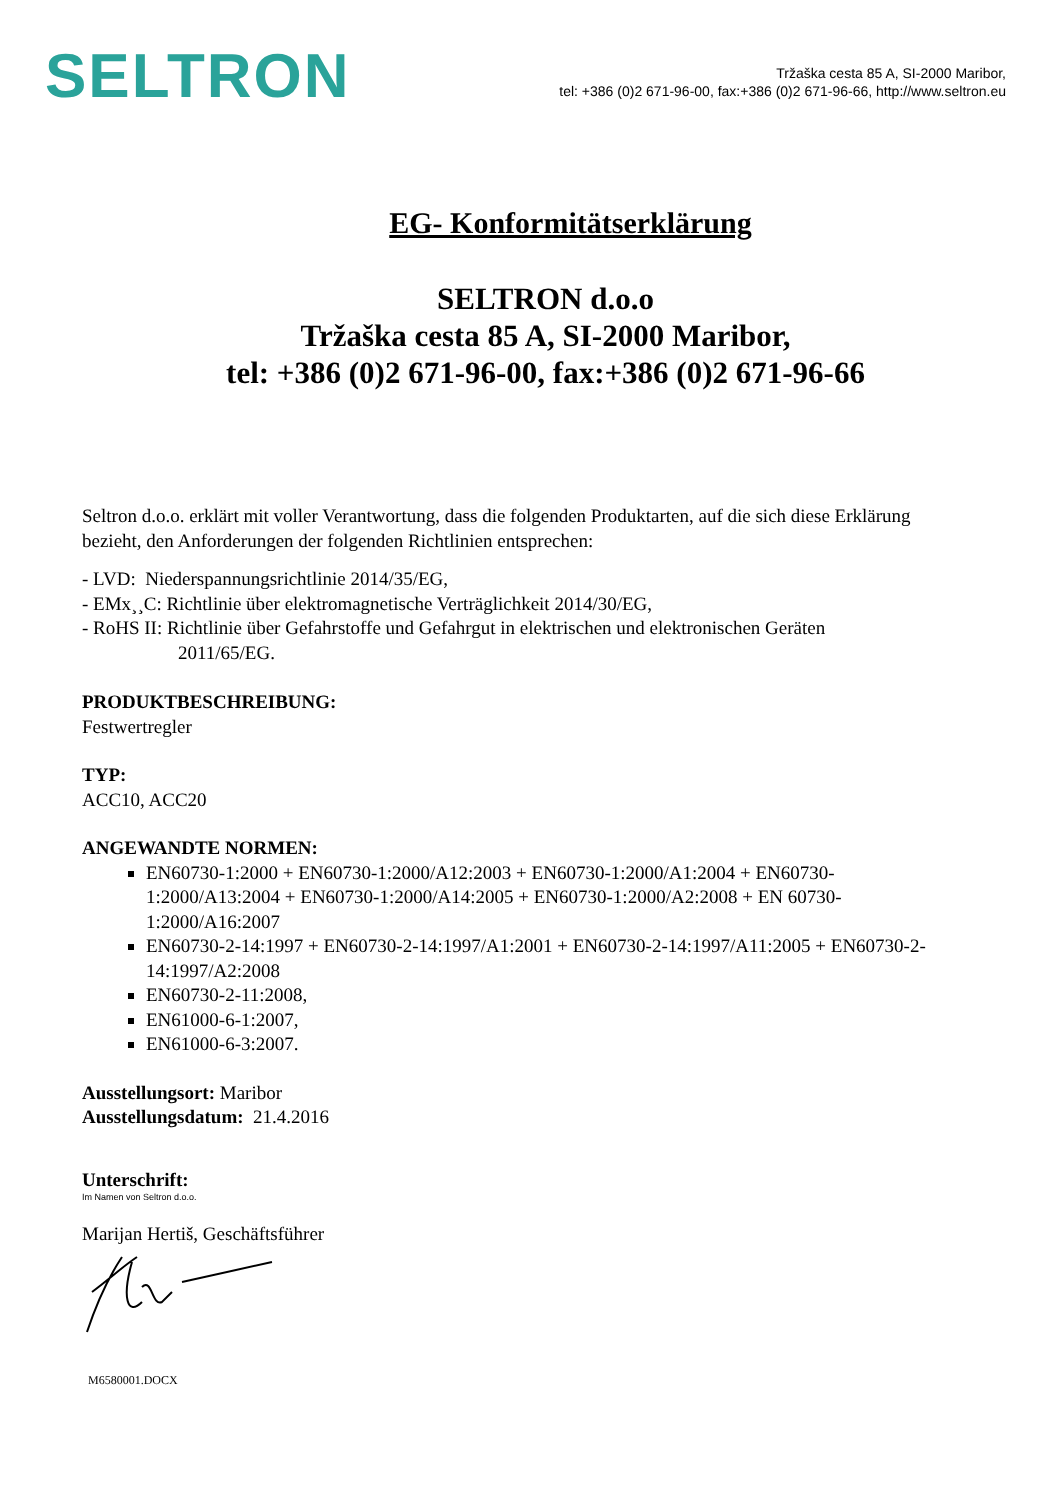SELTRON
Tržaška cesta 85 A, SI-2000 Maribor,
tel: +386 (0)2 671-96-00, fax:+386 (0)2 671-96-66, http://www.seltron.eu
EG- Konformitätserklärung
SELTRON d.o.o
Tržaška cesta 85 A, SI-2000 Maribor,
tel: +386 (0)2 671-96-00, fax:+386 (0)2 671-96-66
Seltron d.o.o. erklärt mit voller Verantwortung, dass die folgenden Produktarten, auf die sich diese Erklärung bezieht, den Anforderungen der folgenden Richtlinien entsprechen:
- LVD: Niederspannungsrichtlinie 2014/35/EG,
- EMx¸¸C: Richtlinie über elektromagnetische Verträglichkeit 2014/30/EG,
- RoHS II: Richtlinie über Gefahrstoffe und Gefahrgut in elektrischen und elektronischen Geräten
2011/65/EG.
PRODUKTBESCHREIBUNG:
Festwertregler
TYP:
ACC10, ACC20
ANGEWANDTE NORMEN:
EN60730-1:2000 + EN60730-1:2000/A12:2003 + EN60730-1:2000/A1:2004 + EN60730-1:2000/A13:2004 + EN60730-1:2000/A14:2005 + EN60730-1:2000/A2:2008 + EN 60730-1:2000/A16:2007
EN60730-2-14:1997 + EN60730-2-14:1997/A1:2001 + EN60730-2-14:1997/A11:2005 + EN60730-2-14:1997/A2:2008
EN60730-2-11:2008,
EN61000-6-1:2007,
EN61000-6-3:2007.
Ausstellungsort: Maribor
Ausstellungsdatum: 21.4.2016
Unterschrift:
Im Namen von Seltron d.o.o.
Marijan Hertiš, Geschäftsführer
M6580001.DOCX